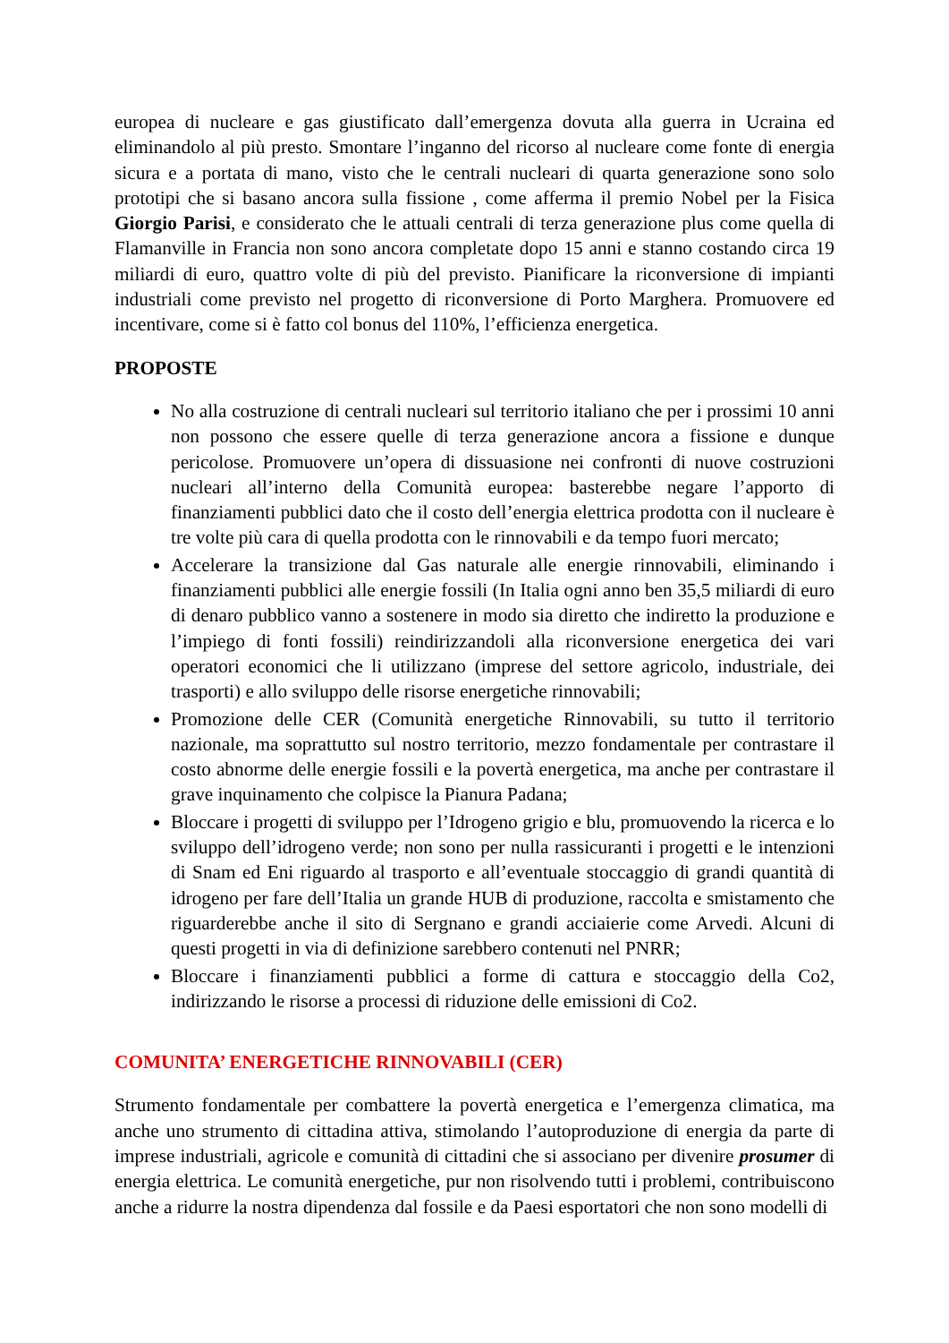europea di nucleare e gas giustificato dall’emergenza dovuta alla guerra in Ucraina ed eliminandolo al più presto. Smontare l’inganno del ricorso al nucleare come fonte di energia sicura e a portata di mano, visto che le centrali nucleari di quarta generazione sono solo prototipi che si basano ancora sulla fissione , come afferma il premio Nobel per la Fisica Giorgio Parisi, e considerato che le attuali centrali di terza generazione plus come quella di Flamanville in Francia non sono ancora completate dopo 15 anni e stanno costando circa 19 miliardi di euro, quattro volte di più del previsto. Pianificare la riconversione di impianti industriali come previsto nel progetto di riconversione di Porto Marghera. Promuovere ed incentivare, come si è fatto col bonus del 110%, l’efficienza energetica.
PROPOSTE
No alla costruzione di centrali nucleari sul territorio italiano che per i prossimi 10 anni non possono che essere quelle di terza generazione ancora a fissione e dunque pericolose. Promuovere un’opera di dissuasione nei confronti di nuove costruzioni nucleari all’interno della Comunità europea: basterebbe negare l’apporto di finanziamenti pubblici dato che il costo dell’energia elettrica prodotta con il nucleare è tre volte più cara di quella prodotta con le rinnovabili e da tempo fuori mercato;
Accelerare la transizione dal Gas naturale alle energie rinnovabili, eliminando i finanziamenti pubblici alle energie fossili (In Italia ogni anno ben 35,5 miliardi di euro di denaro pubblico vanno a sostenere in modo sia diretto che indiretto la produzione e l’impiego di fonti fossili) reindirizzandoli alla riconversione energetica dei vari operatori economici che li utilizzano (imprese del settore agricolo, industriale, dei trasporti) e allo sviluppo delle risorse energetiche rinnovabili;
Promozione delle CER (Comunità energetiche Rinnovabili, su tutto il territorio nazionale, ma soprattutto sul nostro territorio, mezzo fondamentale per contrastare il costo abnorme delle energie fossili e la povertà energetica, ma anche per contrastare il grave inquinamento che colpisce la Pianura Padana;
Bloccare i progetti di sviluppo per l’Idrogeno grigio e blu, promuovendo la ricerca e lo sviluppo dell’idrogeno verde; non sono per nulla rassicuranti i progetti e le intenzioni di Snam ed Eni riguardo al trasporto e all’eventuale stoccaggio di grandi quantità di idrogeno per fare dell’Italia un grande HUB di produzione, raccolta e smistamento che riguarderebbe anche il sito di Sergnano e grandi acciaierie come Arvedi. Alcuni di questi progetti in via di definizione sarebbero contenuti nel PNRR;
Bloccare i finanziamenti pubblici a forme di cattura e stoccaggio della Co2, indirizzando le risorse a processi di riduzione delle emissioni di Co2.
COMUNITA’ ENERGETICHE RINNOVABILI (CER)
Strumento fondamentale per combattere la povertà energetica e l’emergenza climatica, ma anche uno strumento di cittadina attiva, stimolando l’autoproduzione di energia da parte di imprese industriali, agricole e comunità di cittadini che si associano per divenire prosumer di energia elettrica. Le comunità energetiche, pur non risolvendo tutti i problemi, contribuiscono anche a ridurre la nostra dipendenza dal fossile e da Paesi esportatori che non sono modelli di